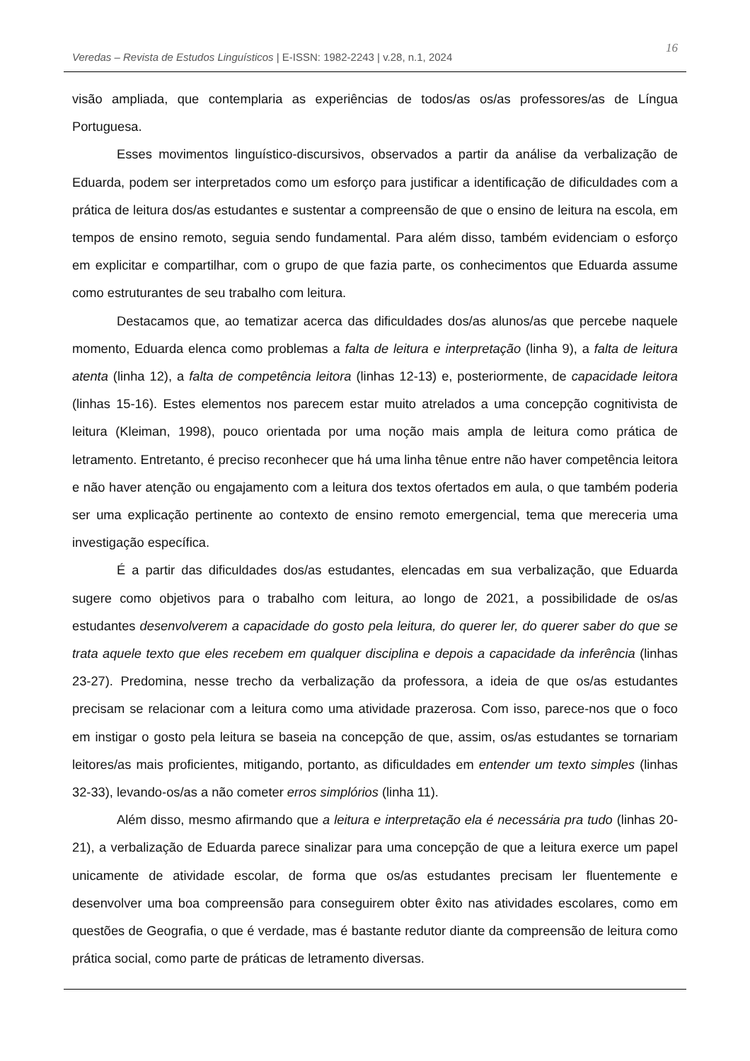Veredas – Revista de Estudos Linguísticos | E-ISSN: 1982-2243 | v.28, n.1, 2024
16
visão ampliada, que contemplaria as experiências de todos/as os/as professores/as de Língua Portuguesa.
Esses movimentos linguístico-discursivos, observados a partir da análise da verbalização de Eduarda, podem ser interpretados como um esforço para justificar a identificação de dificuldades com a prática de leitura dos/as estudantes e sustentar a compreensão de que o ensino de leitura na escola, em tempos de ensino remoto, seguia sendo fundamental. Para além disso, também evidenciam o esforço em explicitar e compartilhar, com o grupo de que fazia parte, os conhecimentos que Eduarda assume como estruturantes de seu trabalho com leitura.
Destacamos que, ao tematizar acerca das dificuldades dos/as alunos/as que percebe naquele momento, Eduarda elenca como problemas a falta de leitura e interpretação (linha 9), a falta de leitura atenta (linha 12), a falta de competência leitora (linhas 12-13) e, posteriormente, de capacidade leitora (linhas 15-16). Estes elementos nos parecem estar muito atrelados a uma concepção cognitivista de leitura (Kleiman, 1998), pouco orientada por uma noção mais ampla de leitura como prática de letramento. Entretanto, é preciso reconhecer que há uma linha tênue entre não haver competência leitora e não haver atenção ou engajamento com a leitura dos textos ofertados em aula, o que também poderia ser uma explicação pertinente ao contexto de ensino remoto emergencial, tema que mereceria uma investigação específica.
É a partir das dificuldades dos/as estudantes, elencadas em sua verbalização, que Eduarda sugere como objetivos para o trabalho com leitura, ao longo de 2021, a possibilidade de os/as estudantes desenvolverem a capacidade do gosto pela leitura, do querer ler, do querer saber do que se trata aquele texto que eles recebem em qualquer disciplina e depois a capacidade da inferência (linhas 23-27). Predomina, nesse trecho da verbalização da professora, a ideia de que os/as estudantes precisam se relacionar com a leitura como uma atividade prazerosa. Com isso, parece-nos que o foco em instigar o gosto pela leitura se baseia na concepção de que, assim, os/as estudantes se tornariam leitores/as mais proficientes, mitigando, portanto, as dificuldades em entender um texto simples (linhas 32-33), levando-os/as a não cometer erros simplórios (linha 11).
Além disso, mesmo afirmando que a leitura e interpretação ela é necessária pra tudo (linhas 20-21), a verbalização de Eduarda parece sinalizar para uma concepção de que a leitura exerce um papel unicamente de atividade escolar, de forma que os/as estudantes precisam ler fluentemente e desenvolver uma boa compreensão para conseguirem obter êxito nas atividades escolares, como em questões de Geografia, o que é verdade, mas é bastante redutor diante da compreensão de leitura como prática social, como parte de práticas de letramento diversas.